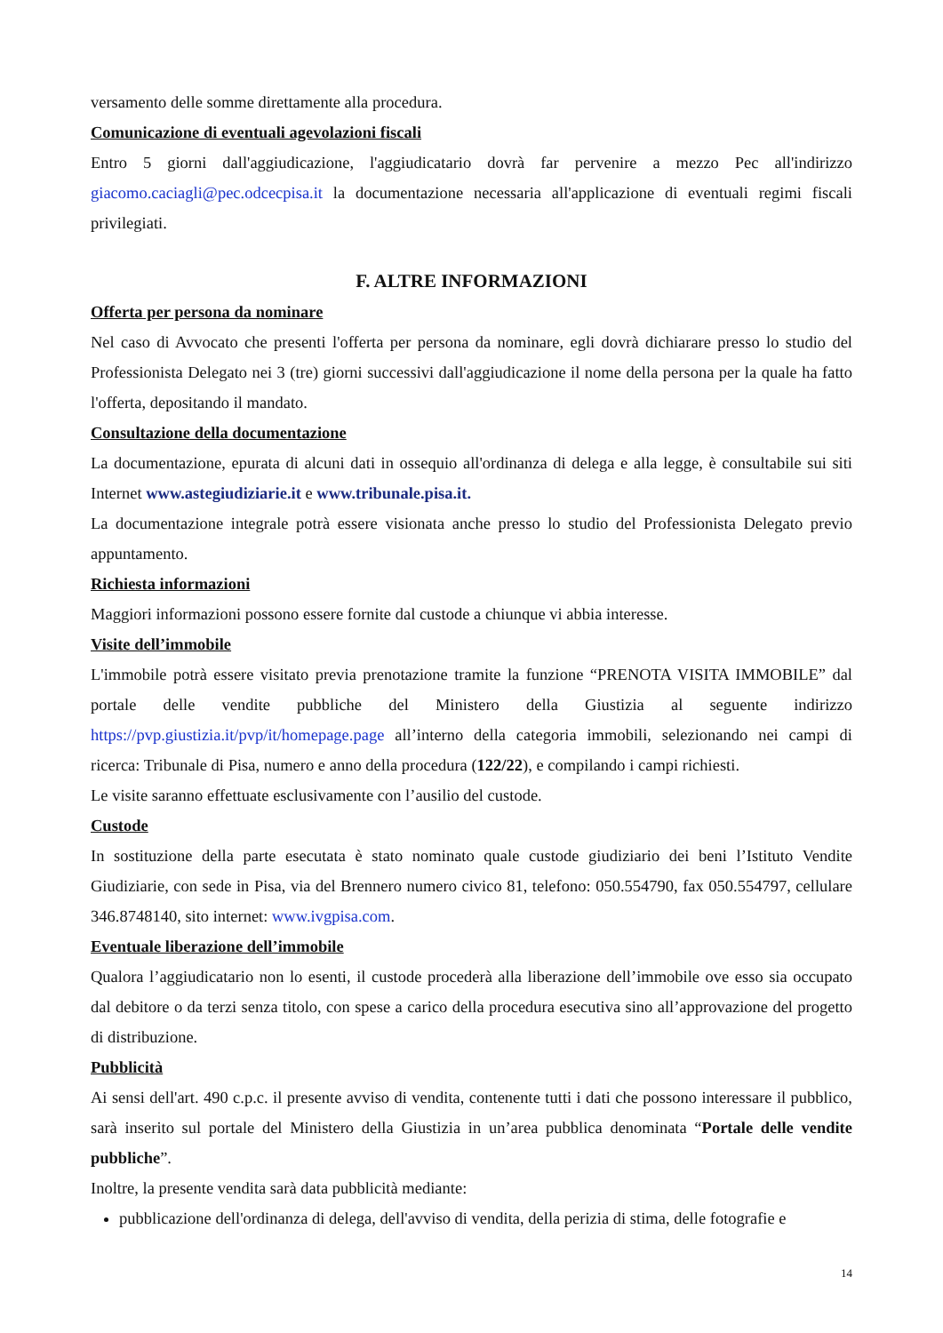versamento delle somme direttamente alla procedura.
Comunicazione di eventuali agevolazioni fiscali
Entro 5 giorni dall'aggiudicazione, l'aggiudicatario dovrà far pervenire a mezzo Pec all'indirizzo giacomo.caciagli@pec.odcecpisa.it la documentazione necessaria all'applicazione di eventuali regimi fiscali privilegiati.
F. ALTRE INFORMAZIONI
Offerta per persona da nominare
Nel caso di Avvocato che presenti l'offerta per persona da nominare, egli dovrà dichiarare presso lo studio del Professionista Delegato nei 3 (tre) giorni successivi dall'aggiudicazione il nome della persona per la quale ha fatto l'offerta, depositando il mandato.
Consultazione della documentazione
La documentazione, epurata di alcuni dati in ossequio all'ordinanza di delega e alla legge, è consultabile sui siti Internet www.astegiudiziarie.it e www.tribunale.pisa.it.
La documentazione integrale potrà essere visionata anche presso lo studio del Professionista Delegato previo appuntamento.
Richiesta informazioni
Maggiori informazioni possono essere fornite dal custode a chiunque vi abbia interesse.
Visite dell’immobile
L'immobile potrà essere visitato previa prenotazione tramite la funzione “PRENOTA VISITA IMMOBILE” dal portale delle vendite pubbliche del Ministero della Giustizia al seguente indirizzo https://pvp.giustizia.it/pvp/it/homepage.page all’interno della categoria immobili, selezionando nei campi di ricerca: Tribunale di Pisa, numero e anno della procedura (122/22), e compilando i campi richiesti.
Le visite saranno effettuate esclusivamente con l’ausilio del custode.
Custode
In sostituzione della parte esecutata è stato nominato quale custode giudiziario dei beni l’Istituto Vendite Giudiziarie, con sede in Pisa, via del Brennero numero civico 81, telefono: 050.554790, fax 050.554797, cellulare 346.8748140, sito internet: www.ivgpisa.com.
Eventuale liberazione dell’immobile
Qualora l’aggiudicatario non lo esenti, il custode procederà alla liberazione dell’immobile ove esso sia occupato dal debitore o da terzi senza titolo, con spese a carico della procedura esecutiva sino all’approvazione del progetto di distribuzione.
Pubblicità
Ai sensi dell'art. 490 c.p.c. il presente avviso di vendita, contenente tutti i dati che possono interessare il pubblico, sarà inserito sul portale del Ministero della Giustizia in un’area pubblica denominata “Portale delle vendite pubbliche”.
Inoltre, la presente vendita sarà data pubblicità mediante:
pubblicazione dell'ordinanza di delega, dell'avviso di vendita, della perizia di stima, delle fotografie e
14